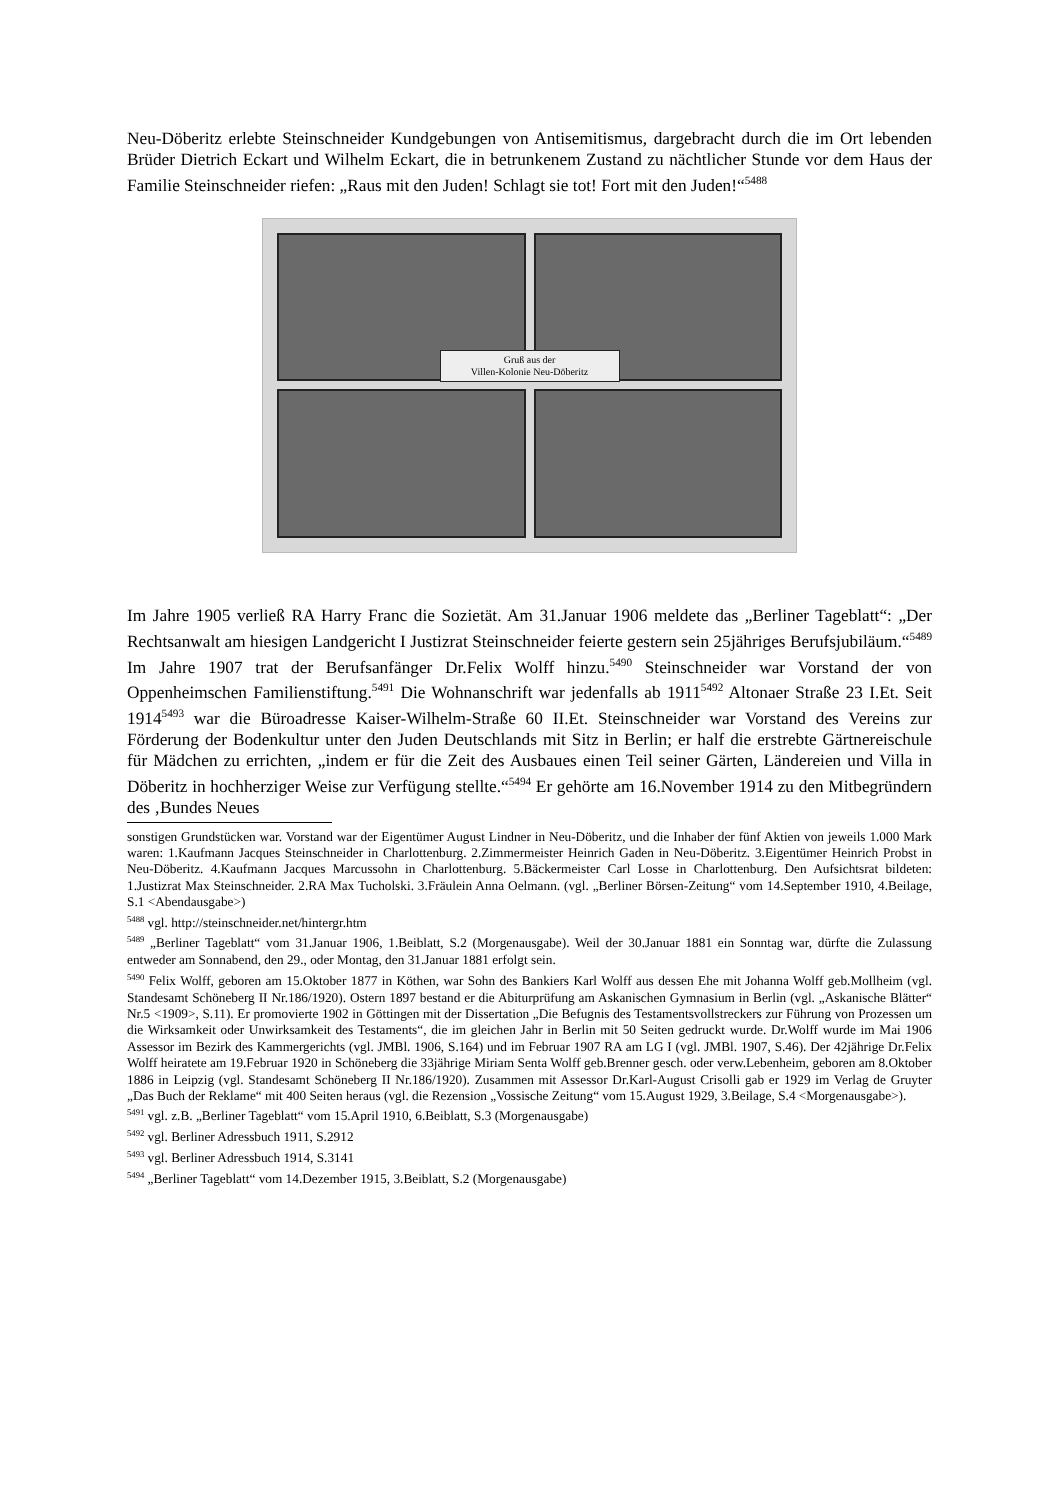Neu-Döberitz erlebte Steinschneider Kundgebungen von Antisemitismus, dargebracht durch die im Ort lebenden Brüder Dietrich Eckart und Wilhelm Eckart, die in betrunkenem Zustand zu nächtlicher Stunde vor dem Haus der Familie Steinschneider riefen: „Raus mit den Juden! Schlagt sie tot! Fort mit den Juden!“<sup>5488</sup>
Gruß aus der
Villen-Kolonie Neu-Döberitz
Im Jahre 1905 verließ RA Harry Franc die Sozietät. Am 31.Januar 1906 meldete das „Berliner Tageblatt“: „Der Rechtsanwalt am hiesigen Landgericht I Justizrat Steinschneider feierte gestern sein 25jähriges Berufsjubiläum.“<sup>5489</sup> Im Jahre 1907 trat der Berufsanfänger Dr.Felix Wolff hinzu.<sup>5490</sup> Steinschneider war Vorstand der von Oppenheimschen Familienstiftung.<sup>5491</sup> Die Wohnanschrift war jedenfalls ab 1911<sup>5492</sup> Altonaer Straße 23 I.Et. Seit 1914<sup>5493</sup> war die Büroadresse Kaiser-Wilhelm-Straße 60 II.Et. Steinschneider war Vorstand des Vereins zur Förderung der Bodenkultur unter den Juden Deutschlands mit Sitz in Berlin; er half die erstrebte Gärtnereischule für Mädchen zu errichten, „indem er für die Zeit des Ausbaues einen Teil seiner Gärten, Ländereien und Villa in Döberitz in hochherziger Weise zur Verfügung stellte.“<sup>5494</sup> Er gehörte am 16.November 1914 zu den Mitbegründern des ‚Bundes Neues
sonstigen Grundstücken war. Vorstand war der Eigentümer August Lindner in Neu-Döberitz, und die Inhaber der fünf Aktien von jeweils 1.000 Mark waren: 1.Kaufmann Jacques Steinschneider in Charlottenburg. 2.Zimmermeister Heinrich Gaden in Neu-Döberitz. 3.Eigentümer Heinrich Probst in Neu-Döberitz. 4.Kaufmann Jacques Marcussohn in Charlottenburg. 5.Bäckermeister Carl Losse in Charlottenburg. Den Aufsichtsrat bildeten: 1.Justizrat Max Steinschneider. 2.RA Max Tucholski. 3.Fräulein Anna Oelmann. (vgl. „Berliner Börsen-Zeitung“ vom 14.September 1910, 4.Beilage, S.1 <Abendausgabe>)
<sup>5488</sup> vgl. http://steinschneider.net/hintergr.htm
<sup>5489</sup> „Berliner Tageblatt“ vom 31.Januar 1906, 1.Beiblatt, S.2 (Morgenausgabe). Weil der 30.Januar 1881 ein Sonntag war, dürfte die Zulassung entweder am Sonnabend, den 29., oder Montag, den 31.Januar 1881 erfolgt sein.
<sup>5490</sup> Felix Wolff, geboren am 15.Oktober 1877 in Köthen, war Sohn des Bankiers Karl Wolff aus dessen Ehe mit Johanna Wolff geb.Mollheim (vgl. Standesamt Schöneberg II Nr.186/1920). Ostern 1897 bestand er die Abiturprüfung am Askanischen Gymnasium in Berlin (vgl. „Askanische Blätter“ Nr.5 <1909>, S.11). Er promovierte 1902 in Göttingen mit der Dissertation „Die Befugnis des Testamentsvollstreckers zur Führung von Prozessen um die Wirksamkeit oder Unwirksamkeit des Testaments“, die im gleichen Jahr in Berlin mit 50 Seiten gedruckt wurde. Dr.Wolff wurde im Mai 1906 Assessor im Bezirk des Kammergerichts (vgl. JMBl. 1906, S.164) und im Februar 1907 RA am LG I (vgl. JMBl. 1907, S.46). Der 42jährige Dr.Felix Wolff heiratete am 19.Februar 1920 in Schöneberg die 33jährige Miriam Senta Wolff geb.Brenner gesch. oder verw.Lebenheim, geboren am 8.Oktober 1886 in Leipzig (vgl. Standesamt Schöneberg II Nr.186/1920). Zusammen mit Assessor Dr.Karl-August Crisolli gab er 1929 im Verlag de Gruyter „Das Buch der Reklame“ mit 400 Seiten heraus (vgl. die Rezension „Vossische Zeitung“ vom 15.August 1929, 3.Beilage, S.4 <Morgenausgabe>).
<sup>5491</sup> vgl. z.B. „Berliner Tageblatt“ vom 15.April 1910, 6.Beiblatt, S.3 (Morgenausgabe)
<sup>5492</sup> vgl. Berliner Adressbuch 1911, S.2912
<sup>5493</sup> vgl. Berliner Adressbuch 1914, S.3141
<sup>5494</sup> „Berliner Tageblatt“ vom 14.Dezember 1915, 3.Beiblatt, S.2 (Morgenausgabe)